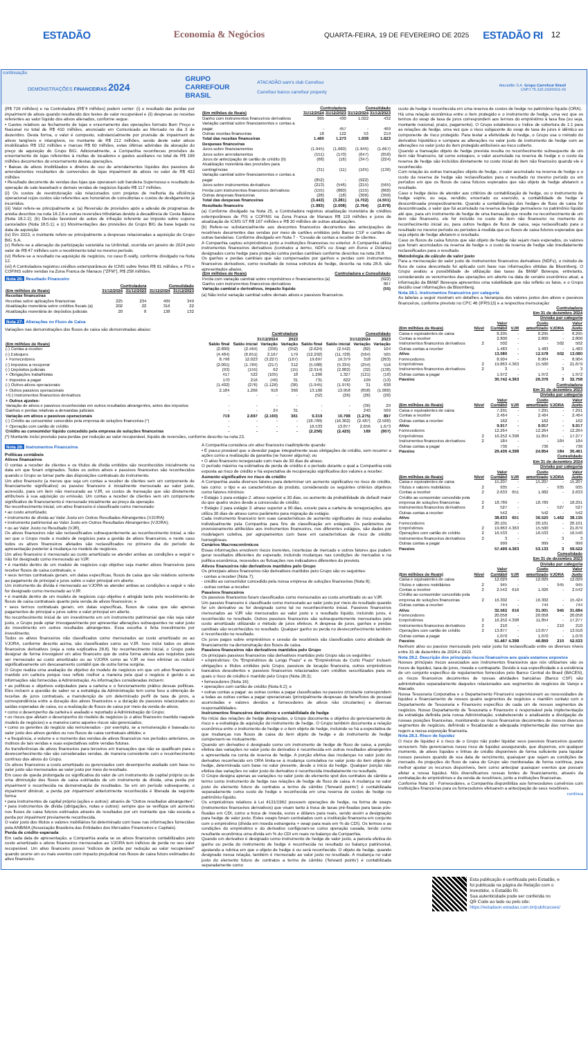ESTADÃO Economia & Negócios QUARTA-FEIRA, 19 DE FEVEREIRO DE 2025 ESTADÃO RI 12
continuação DEMONSTRAÇÕES FINANCEIRAS 2024 GRUPO
CARREFOUR
BRASIL ATACADÃO sam's club Carrefour
Carrefour banco carrefour property Atacadão S.A. Grupo Carrefour Brasil
CNPJ 75.315.333/0001-09
(R$ 726 milhões) e na Controladora (R$˜4 milhões) podem conter: (i) o resultado das perdas por impairment de ativos quando resultando dos testes de valor recuperável e (ii) despesas ou receitas referentes ao valor líquido dos ativos alienados, conforme segue:
• Gastos relativos ao fechamento de lojas e encerramento das operações formato Bom Preço e Nacional no total de R$ 410 milhões, anunciado em Comunicado ao Mercado no dia 3 de dezembro. Desta forma, o valor é composto, substancialmente por provisão de impairment de ativos tangíveis e intangíveis, no montante de R$ 212 milhões, sendo deste valor ativos imobilizados R$ 152 milhões e marcas R$ 60 milhões, estas últimas advindas da alocação do preço de aquisição do Grupo BIG. Adicionalmente, a Companhia reconheceu provisões de encerramento de lojas referentes à multas de locadores e gastos auxiliares no total de R$ 198 milhões decorrentes do encerramento destas operações.
• Baixas de ativos imobilizados e direitos de uso de arrendamentos líquidos dos passivos de arrendamentos resultantes de conversões de lojas impairment de ativos no valor de R$ 433 milhões
• Resultado decorrente de vendas das lojas que operavam sob bandeira Supernosso e resultado de operação de sale-leaseback e demais vendas de negócios líquido R$ 117 milhões.
(ii) Os custos de reestruturação são relacionados com projetos de melhoria da eficiência operacional cujos custos são referentes aos honorários de consultorias e custos de desligamento já incorridos.
(iii) Valor refere-se principalmente a: (a) Reversão de provisões após a adesão de programas de anistia descritos na nota 18.2.6 e outras reversões tributárias devido à decadência de Cesta Básica (Nota 18.2.2); (b) Decisão favorável de autos de infração referente ao imposto sobre cupons cancelados (Nota 18.5.1); e (c) Movimentações das provisões do Grupo BIG da base legado na data de aquisição
(iv) Em 2023, o montante refere-se principalmente a despesas relacionadas a aquisição do Grupo BIG S.A.
(v) Refere-se a alienação da participação societária na Unlimitail, ocorrida em janeiro de 2024 pelo valor de R$ 47 milhões com o recebimento total no mesmo período.
(vi) Refere-se a resultado na aquisição de negócios, no caso E-wally, conforme divulgado na Nota 12.
(vii) A Controladora registrou créditos extemporâneos de ICMS sobre fretes R$ 61 milhões, e PIS e COFINS sobre vendas na Zona Franca de Manaus (“ZFM”), R$ 258 milhões.
Nota 26: Resultado Financeiro
| | Controladora | | Consolidado | |
| --- | --- | --- | --- | --- |
| (Em milhões de Reais) | 31/12/2024 | 31/12/2023 | 31/12/2024 | 31/12/2023 |
| Receitas financeiras | | | | |
| Receitas sobre aplicações financeiras | 225 | 234 | 409 | 349 |
| Atualização monetária sobre créditos fiscais (a) | 202 | 22 | 316 | 22 |
| Atualização monetária de depósitos judiciais | 20 | 8 | 138 | 132 |
| | Controladora | | Consolidado | |
| --- | --- | --- | --- | --- |
| (Em milhões de Reais) | 31/12/2024 | 31/12/2023 | 31/12/2024 | 31/12/2023 |
| Ganho com instrumentos financeiros derivativos | 995 | 430 | 1.022 | 432 |
| Variação cambial sobre financiamentos e contas a pagar | - | 457 | - | 469 |
| Outras receitas financeiras | 18 | 122 | 53 | 219 |
| Total das receitas financeiras | 1.460 | 1.273 | 1.938 | 1.623 |
| Despesas financeiras | | | | |
| Juros sobre financiamentos | (1.945) | (1.660) | (1.945) | (1.667) |
| Juros sobre arrendamentos | (151) | (170) | (647) | (650) |
| Juros de antecipação de cartão de crédito (b) | (68) | (16) | (347) | (224) |
| Atualização monetária das provisões para contingências | (31) | (11) | (165) | (136) |
| Variação cambial sobre financiamentos e contas a pagar | (852) | - | (922) | - |
| Juros sobre instrumentos derivativos | (213) | (546) | (215) | (565) |
| Perda com instrumentos financeiros derivativos | (155) | (860) | (155) | (860) |
| Outras despesas financeiras | (28) | (18) | (306) | (399) |
| Total das despesas financeiras | (3.443) | (3.281) | (4.702) | (4.501) |
| Resultado financeiro | (1.983) | (2.008) | (2.764) | (2.878) |
(a) Conforme divulgado na Nota 25, a Controladora registrou atualização monetária de créditos extemporâneos de PIS e COFINS na Zona Franca de Manaus R$ 119 milhões e juros de atualização de ICMS ST R$ 167 milhões e R$ 30 milhões de outras atualizações.
(b) Refere-se substancialmente aos descontos financeiros decorrentes das antecipações de recebíveis decorrentes das vendas por meio de cartões emitidos pelo Banco CSF e cartões de outras bandeiras. Conforme divulgado em Nota 7 - “Cessão de contas a receber de clientes.
A Companhia captou empréstimos junto a instituições financeiras no exterior. A Companhia utiliza instrumentos financeiros derivativos (contratos a termo, NDFs ou Swap em Euros e Dólares) designados como hedge para proteção contra perdas cambiais conforme descritos na nota 28.8.
Os ganhos e perdas cambiais que são compensados por ganhos e perdas com instrumentos financeiros derivativos, como resultado de nossa estrutura de hedge, descrita na nota 28.8, são apresentados abaixo.
| (Em milhões de Reais) | Controladora e Consolidado |
| --- | --- |
| Perda com variação cambial sobre empréstimos e financiamentos (a) | (922) |
| Ganho com instrumentos financeiros derivativos | 867 |
| Variação cambial e derivativos, impacto líquido | (55) |
(a) Não inclui variação cambial sobre demais ativos e passivos financeiros.
Nota 27: Alterações no Fluxo de Caixa
Variações nas demonstrações dos fluxos de caixa são demonstradas abaixo:
| | Controladora | | | | Consolidado | | | |
| --- | --- | --- | --- | --- | --- | --- | --- | --- |
| | 31/12/2024 | | | 2023 | 31/12/2024 | | | 2023 |
| (Em milhões de Reais) | Saldo final | Saldo inicial | Variação | Variação | Saldo final | Saldo inicial | Variação | Variação |
| (-) Contas a receber | (2.800) | (2.464) | (336) | (352) | (2.624) | (2.542) | (82) | 104 |
| (-) Estoques | (4.484) | (6.651) | 2.167 | 179 | (12.292) | (11.728) | (564) | 565 |
| + Fornecedores | 8.796 | 12.023 | (3.227) | (167) | 19.697 | 19.379 | 318 | (263) |
| (-) Impostos a recuperar | (2.001) | (1.784) | (217) | 312 | (5.588) | (5.334) | (254) | 516 |
| (-) Depósitos judiciais | (93) | (155) | 62 | (15) | (2.914) | (2.882) | (32) | (138) |
| + Obrigações trabalhistas | 417 | 522 | (105) | 18 | 1.206 | 1.327 | (121) | (10) |
| + Impostos a pagar | 170 | 216 | (46) | 31 | 731 | 622 | 109 | (13) |
| (-) Outros ativos operacionais | (1.402) | (276) | (1.126) | (36) | (1.945) | (1.976) | 31 | 638 |
| + Outros passivos operacionais | 2.184 | 1.266 | 918 | 360 | 13.100 | 13.958 | (858) | (1.080) |
| +/(-) Instrumentos financeiros derivativos | - | - | - | - | (52) | (26) | (26) | (20) |
| + Outros ajustes: | | | | | | | | |
| Variação de ativos e passivos reconhecidas em outros resultados abrangentes, antes dos impostos | - | - | - | - | - | - | (36) | 29 |
| Ganhos e perdas relativas a demandas judiciais | - | - | 24 | 31 | - | - | 240 | 569 |
| Variação em ativos e passivos operacionais | 719 | 2.697 | (2.160) | 361 | 9.319 | 10.798 | (1.275) | 897 |
| (-) Crédito ao consumidor concedido pela empresa de soluções financeiras (*) | - | - | - | - | (18.789) | (16.302) | (2.487) | (2.580) |
| + Operação com cartão de crédito | - | - | - | - | 16.533 | 13.877 | 2.656 | 1.673 |
| Crédito ao consumidor líquido concedido pela empresa de soluções financeiras | - | - | - | - | (2.256) | (2.425) | 169 | (907) |
(*) Montante inclui provisão para perdas por redução ao valor recuperável, líquido de reversões, conforme descrito na nota 23.
Nota 28: Instrumentos Financeiros
Políticas contábeis
Ativos financeiros
O contas a receber de clientes e os títulos de dívida emitidos são reconhecidos inicialmente na data em que foram originados. Todos os outros ativos e passivos financeiros são reconhecidos quando o Grupo se tornar parte das disposições contratuais do instrumento.
Um ativo financeiro (a menos que seja um contas a receber de clientes sem um componente de financiamento significativo) ou passivo financeiro é inicialmente mensurado ao valor justo, acrescido, para um item não mensurado ao VJR, os custos de transação que são diretamente atribuíveis à sua aquisição ou emissão. Um contas a receber de clientes sem um componente significativo de financiamento é mensurado inicialmente ao preço da operação.
No reconhecimento inicial, um ativo financeiro é classificado como mensurado:
• ao custo amortizado;
• instrumento de dívida ao Valor Justo em Outros Resultados Abrangentes (VJORA)
• instrumento patrimonial ao Valor Justo em Outros Resultados Abrangentes (VJORA);
• ou ao Valor Justo no Resultado (VJR).
Os ativos financeiros não são reclassificados subsequentemente ao reconhecimento inicial, a não ser que o Grupo mude o modelo de negócios para a gestão de ativos financeiros, e neste caso todos os ativos financeiros afetados são reclassificados no primeiro dia do período de apresentação posterior à mudança no modelo de negócios.
Um ativo financeiro é mensurado ao custo amortizado se atender ambas as condições a seguir e não for designado como mensurado ao VJR:
• é mantido dentro de um modelo de negócios cujo objetivo seja manter ativos financeiros para receber fluxos de caixa contratuais; e
• seus termos contratuais geram, em datas específicas, fluxos de caixa que são relativos somente ao pagamento de principal e juros sobre o valor principal em aberto.
Um instrumento de dívida é mensurado ao VJORA se atender ambas as condições a seguir e não for designado como mensurado ao VJR:
• é mantido dentro de um modelo de negócios cujo objetivo é atingido tanto pelo recebimento de fluxos de caixa contratuais quanto pela venda de ativos financeiros; e
• seus termos contratuais geram, em datas específicas, fluxos de caixa que são apenas pagamentos de principal e juros sobre o valor principal em aberto.
No reconhecimento inicial de um investimento em um instrumento patrimonial que não seja valor justo, o Grupo pode optar irrevogavelmente por apresentar alterações subsequentes no valor justo do investimento em outros resultados abrangentes. Essa escolha é feita investimento por investimento.
Todos os ativos financeiros não classificados como mensurados ao custo amortizado ou ao VJORA, conforme descrito acima, são classificados como ao VJR. Isso inclui todos os ativos financeiros derivativos (veja a nota explicativa 28.8). No reconhecimento inicial, o Grupo pode designar de forma irrevogável um ativo financeiro que de outra forma atenda aos requisitos para ser mensurado ao custo amortizado ou ao VJORA como ao VJR se isso eliminar ou reduzir significativamente um descasamento contábil que de outra forma surgiria.
O Grupo realiza uma avaliação do objetivo do modelo de negócios em que um ativo financeiro é mantido em carteira porque isso reflete melhor a maneira pela qual o negócio é gerido e as informações são fornecidas à Administração. As informações consideradas incluem:
• as políticas e objetivos estipulados para a carteira e o funcionamento prático dessas políticas. Eles incluem a questão de saber se a estratégia da Administração tem como foco a obtenção de receitas de juros contratuais, a manutenção de um determinado perfil de taxa de juros, a correspondência entre a duração dos ativos financeiros e a duração de passivos relacionados ou saídas esperadas de caixa, ou a realização de fluxos de caixa por meio da venda de ativos;
• como o desempenho da carteira é avaliado e reportado à Administração do Grupo;
• os riscos que afetam o desempenho do modelo de negócios (e o ativo financeiro mantido naquele modelo de negócios) e a maneira como aqueles riscos são gerenciados;
• como os gerentes do negócio são remunerados - por exemplo, se a remuneração é baseada no valor justo dos ativos geridos ou nos fluxos de caixa contratuais obtidos; e
• a frequência, o volume e o momento das vendas de ativos financeiros nos períodos anteriores, os motivos de tais vendas e suas expectativas sobre vendas futuras.
As transferências de ativos financeiros para terceiros em transações que não se qualificam para o desreconhecimento não são consideradas vendas, de maneira consistente com o reconhecimento contínuo dos ativos do Grupo.
Os ativos financeiros a custo amortizado ou gerenciados com desempenho avaliado com base no valor justo são mensurados ao valor justo por meio do resultado.
Em caso de queda prolongada ou significativa do valor de um instrumento de capital próprio ou de uma diminuição dos fluxos de caixa estimados de um instrumento de dívida, uma perda por impairment é reconhecida na demonstração de resultados. Se em um período subsequente, o impairment diminuir, a perda por impairment anteriormente reconhecida é liberada da seguinte forma:
• para instrumentos de capital próprio (ações e outros): através de “Outros resultados abrangentes”;
• para instrumentos de dívida (obrigações, notas e outros): sempre que se verifique um aumento nos fluxos de caixa futuros estimados através de resultados por um montante que não exceda a perda por impairment previamente reconhecida.
O valor justo dos títulos e valores mobiliários foi determinado com base nas informações fornecidas pela ANBIMA (Associação Brasileira das Entidades dos Mercados Financeiros e Capitais).
Perda de crédito esperada
Em cada data de apresentação, a Companhia avalia se os ativos financeiros contabilizados pelo custo amortizado e ativos financeiros mensurados ao VJORA tem indícios de perda no seu valor recuperável. Um ativo financeiro possui “indícios de perda por redução ao valor recuperável” quando ocorre um ou mais eventos com impacto prejudicial nos fluxos de caixa futuro estimados do ativo financeiro.
A Companhia considera um ativo financeiro inadimplente quando:
• É pouco provável que o devedor pague integralmente suas obrigações de crédito, sem recorrer a ações como a realização da garantia (se houver alguma); ou
• O ativo financeiro renegociado com mais de 30 dias de atraso.
O período máximo na estimativa de perda de crédito é o período durante o qual a Companhia está exposta ao risco de crédito e há expectativa de recuperação significativa dos valores a receber.
Aumento significativo no risco de crédito
A Companhia avalia diversos fatores para determinar um aumento significativo no risco de crédito, tais como: o tipo e as características do produto, considerando os seguintes critérios objetivos como fatores mínimos:
• Estágio 1 para estágio 2: atraso superior a 30 dias, ou aumento da probabilidade de default maior do que quatro vezes desde a concessão de crédito;
• Estágio 2 para estágio 3: atraso superior a 90 dias, exceto para a carteira de renegociações, que utiliza 30 dias de atraso como parâmetro para migração de estágio.
Cada instrumento financeiro tem suas características de aumento significativo de risco avaliadas individualmente pela Companhia para fins de classificação em estágios. Os parâmetros de provisionamento atribuídos aos instrumentos financeiros, nos diferentes estágios, são dados por modelagem coletiva, por agrupamentos com base em características de risco de crédito homogêneas.
Cenários Macroeconômicos
Essas informações envolvem riscos inerentes, incertezas de mercado e outros fatores que podem gerar resultados diferentes do esperado, incluindo mudanças nas condições de mercados e na política econômica, recessões ou flutuações nos indicadores diferentes do previsto.
Ativos financeiros não derivativos mantidos pelo Grupo
Os principais ativos financeiros não derivativos mantidos pelo Grupo são os seguintes:
- contas a receber (Nota 7);
- crédito ao consumidor concedido pela nossa empresa de soluções financeiras (Nota 8);
- outras contas a receber.
Passivos financeiros
Os passivos financeiros foram classificados como mensurados ao custo amortizado ou ao VJR.
Um passivo financeiro é classificado como mensurado ao valor justo por meio do resultado quando for um derivativo ou for designado como tal no reconhecimento inicial. Passivos financeiros mensurados ao VJR são mensurados ao valor justo e o resultado líquido, incluindo juros, é reconhecido no resultado. Outros passivos financeiros são subsequentemente mensurados pelo custo amortizado utilizando o método de juros efetivos. A despesa de juros, ganhos e perdas cambiais são reconhecidos no resultado. Qualquer ganho ou perda no desreconhecimento também é reconhecido no resultado.
Os juros pagos sobre empréstimos e cessão de recebíveis são classificados como atividade de financiamento na demonstração dos fluxos de caixa.
Passivos financeiros não derivativos mantidos pelo Grupo
Os principais passivos financeiros não derivativos mantidos pelo Grupo são os seguintes:
• empréstimos: Os “Empréstimos de Longo Prazo” e os “Empréstimos de Curto Prazo” incluem obrigações e títulos emitidos pelo Grupo, passivos de locação financeira, outros empréstimos bancários descobertos e passivos financeiros relacionados com créditos securitizados para os quais o risco de crédito é mantido pelo Grupo (Nota 28.3);
• fornecedores (Nota 16);
• operações com cartão de crédito (Nota 8.2); e
• outras contas a pagar: as outras contas a pagar classificadas no passivo circulante correspondem a todas as outras contas a pagar operacionais (principalmente despesas de benefícios de pessoal acumuladas e valores devidos a fornecedores de ativos não circulantes) e diversas responsabilidades.
Instrumentos financeiros derivativos e contabilidade de hedge
No início das relações de hedge designadas, o Grupo documenta o objetivo do gerenciamento de risco e a estratégia de aquisição do instrumento de hedge. O Grupo também documenta a relação econômica entre o instrumento de hedge e o item objeto de hedge, incluindo se há a expectativa de que mudanças nos fluxos de caixa do item objeto de hedge e do instrumento de hedge compensem-se mutuamente.
Quando um derivativo é designado como um instrumento de hedge de fluxo de caixa, a porção efetiva das variações no valor justo do derivativo é reconhecida em outros resultados abrangentes e apresentada na conta de reserva de hedge. A porção efetiva das mudanças no valor justo do derivativo reconhecido em ORA limita-se à mudança cumulativa no valor justo do item objeto de hedge, determinada com base no valor presente, desde o início do hedge. Qualquer porção não efetiva das variações no valor justo do derivativo é reconhecida imediatamente no resultado.
O Grupo designa apenas as variações no valor justo do elemento spot dos contratos de câmbio a termo como instrumento de hedge nas relações de hedge de fluxo de caixa. A mudança no valor justo do elemento futuro de contratos a termo de câmbio (‘forward points’) é contabilizada separadamente como custo de hedge e reconhecida em uma reserva de custos de hedge no patrimônio líquido.
Os empréstimos relativos à Lei 4131/1962 possuem operações de hedge, na forma de swaps (instrumentos financeiros derivativos) que visam tanto à troca de taxas pré-fixadas para taxas pós-fixadas em CDI, como a troca de moeda, euros e dólares para reais, sendo assim a designação para hedge de valor justo. Estes swaps foram contratados com a instituição financeira em conjunto com o empréstimo (dívida em moeda estrangeira + swap para reais em % do CDI). Os termos e as condições do empréstimo e do derivativo configuram-se como operação casada, tendo como resultante econômica uma dívida em % do CDI em reais no balanço da Companhia.
Quando um derivativo é designado como instrumento de hedge de valor justo, a parcela efetiva do ganho ou perda do instrumento de hedge é reconhecida no resultado ou balanço patrimonial, ajustando a rubrica em que o objeto de hedge é ou será reconhecido. O objeto de hedge, quando designado nessa relação, também é mensurado ao valor justo no resultado. A mudança no valor justo do elemento futuro de contratos a termo de câmbio (‘forward points’) é contabilizada separadamente como
custo de hedge é reconhecida em uma reserva de custos de hedge no patrimônio líquido (ORA).
Há uma relação econômica entre o item protegido e o instrumento de hedge, uma vez que os termos do swap de taxa de juros correspondem aos termos do empréstimo à taxa fixa (ou seja, montante nocional, prazo, pagamento). O Grupo estabeleceu o índice de cobertura de 1:1 para as relações de hedge, uma vez que o risco subjacente do swap de taxa de juros é idêntico ao componente de risco protegido. Para testar a efetividade do hedge, o Grupo usa o método do derivativo hipotético e compara as alterações no valor justo do instrumento de hedge com as alterações no valor justo do item protegido atribuíveis ao risco coberto.
Quando a transação objeto de hedge prevista resulta no reconhecimento subsequente de um item não financeiro, tal como estoques, o valor acumulado na reserva de hedge e o custo da reserva de hedge são incluídos diretamente no custo inicial do item não financeiro quando ele é reconhecido.
Com relação às outras transações objeto de hedge, o valor acumulado na reserva de hedge e o custo da reserva de hedge são reclassificados para o resultado no mesmo período ou em períodos em que os fluxos de caixa futuros esperados que são objeto de hedge afetarem o resultado.
Caso o hedge deixe de atender aos critérios de contabilização de hedge, ou o instrumento de hedge expire, ou seja, vendido, encerrado ou exercido, a contabilidade de hedge é descontinuada prospectivamente. Quando a contabilização dos hedges de fluxo de caixa for descontinuada, o valor que foi acumulado na reserva de hedge permanece no patrimônio líquido até que, para um instrumento de hedge de uma transação que resulte no reconhecimento de um item não financeiro, ele for incluído no custo do item não financeiro no momento do reconhecimento inicial ou, para outros hedges de fluxo de caixa, seja reclassificado para o resultado no mesmo período ou períodos à medida que os fluxos de caixa futuros esperados que seja objeto de hedge afetarem o resultado.
Caso os fluxos de caixa futuros que são objeto de hedge não sejam mais esperados, os valores que foram acumulados na reserva de hedge e o custo da reserva de hedge são imediatamente reclassificados para o resultado.
Metodologia de cálculo de valor justo
Para a mensuração do valor justo de instrumentos financeiros derivativos (NDFs), o método de fluxo de caixa descontado foi aplicado com base nas informações obtidas da Bloomberg. O Grupo avaliou a possibilidade de utilização das taxas da BM&F Bovespa; entretanto, considerando os vencimentos das operações em aberto na data do cenário econômico atual, a informação da BM&F Bovespa apresentou uma volatilidade que não refletiu os fatos, e o Grupo decidiu usar informações da Bloomberg.
Nota 28.1. Instrumentos financeiros por categoria
As tabelas a seguir mostram em detalhes a hierarquia dos valores justos dos ativos e passivos financeiros, conforme previsto no CPC 46 (IFRS13) e a respectiva mensuração:
| | | Controladora | | | | |
| --- | --- | --- | --- | --- | --- | --- |
| | | Em 31 de dezembro 2024 | | | | |
| | | Divisão por categoria | | | | |
| (Em milhões de Reais) | Nível | Valor Contábil | VJR | Custo amortizado | VJORA | Valor Justo |
| Caixa e equivalentes de caixa | | 8.295 | - | 8.295 | - | 8.295 |
| Contas a receber | | 2.800 | - | 2.800 | - | 2.800 |
| Instrumentos financeiros derivativos | 2 | 502 | - | - | 502 | 502 |
| Outras contas a receber | | 1.483 | - | 1.483 | - | 1.483 |
| Ativo | | 13.080 | - | 12.578 | 502 | 13.080 |
| Fornecedores | | 8.904 | - | 8.904 | - | 8.904 |
| Empréstimos | 2 | 19.863 | 4.363 | 15.500 | - | 21.879 |
| Instrumentos financeiros derivativos | 2 | 3 | - | - | 3 | 3 |
| Outras contas a pagar | | 1.972 | - | 1.972 | - | 1.972 |
| Passivo | | 30.742 | 4.363 | 26.376 | 3 | 32.758 |
| | | Controladora | | | | |
| | | Em 31 de dezembro 2023 | | | | |
| | | Divisão por categoria | | | | |
| (Em milhões de Reais) | Nível | Valor Contábil | VJR | Custo amortizado | VJORA | Valor Justo |
| Caixa e equivalentes de caixa | | 7.291 | - | 7.291 | - | 7.291 |
| Contas a receber | | 2.464 | - | 2.464 | - | 2.464 |
| Outras contas a receber | | 162 | - | 162 | - | 162 |
| Ativo | | 9.917 | - | 9.917 | - | 9.917 |
| Fornecedores | | 12.264 | - | 12.264 | - | 12.264 |
| Empréstimos | 2 | 16.252 | 4.398 | 11.854 | - | 17.277 |
| Instrumentos financeiros derivativos | 2 | 184 | - | - | 184 | 184 |
| Outras contas a pagar | | 736 | - | 736 | - | 736 |
| Passivo | | 29.436 | 4.398 | 24.854 | 184 | 30.461 |
| | | Consolidado | | | | |
| | | Em 31 de dezembro 2024 | | | | |
| | | Divisão por categoria | | | | |
| (Em milhões de Reais) | Nível | Valor Contábil | VJR | Custo amortizado | VJORA | Valor Justo |
| Caixa e equivalentes de caixa | | 15.207 | - | 15.207 | - | 15.207 |
| Títulos e valores mobiliários | 2 | 935 | - | - | 935 | 935 |
| Contas a receber | 2 | 2.633 | 651 | 1.982 | - | 2.633 |
| Crédito ao consumidor concedido pela empresa de soluções financeiras | 2 | 18.789 | - | 18.789 | - | 18.291 |
| Instrumentos financeiros derivativos | 2 | 527 | - | - | 527 | 527 |
| Outras contas a receber | | 542 | - | 542 | - | 542 |
| Ativo | | 38.633 | 651 | 36.520 | 1.462 | 38.135 |
| Fornecedores | | 20.101 | - | 20.101 | - | 20.101 |
| Empréstimos | 2 | 19.863 | 4.363 | 15.500 | - | 21.879 |
| Operações com cartão de crédito | 2 | 16.533 | - | 16.533 | - | 16.540 |
| Instrumentos financeiros derivativos | 2 | 3 | - | - | 3 | 3 |
| Outras contas a pagar | | 999 | - | 999 | - | 999 |
| Passivo | | 57.499 | 4.363 | 53.133 | 3 | 59.522 |
| | | Consolidado | | | | |
| | | Em 31 de dezembro 2023 | | | | |
| | | Divisão por categoria | | | | |
| (Em milhões de Reais) | Nível | Valor Contábil | VJR | Custo amortizado | VJORA | Valor Justo |
| Caixa e equivalentes de caixa | | 12.029 | - | 12.029 | - | 12.029 |
| Títulos e valores mobiliários | 2 | 945 | - | - | 945 | 945 |
| Contas a receber | 2 | 2.542 | 616 | 1.926 | - | 2.542 |
| Crédito ao consumidor concedido pela empresa de soluções financeiras | 2 | 16.302 | - | 16.302 | - | 15.424 |
| Outras contas a receber | | 744 | - | 744 | - | 744 |
| Ativo | | 32.562 | 616 | 31.001 | 945 | 31.684 |
| Fornecedores | | 20.058 | - | 20.058 | - | 20.058 |
| Empréstimos | 2 | 16.252 | 4.398 | 11.854 | - | 17.277 |
| Instrumentos financeiros derivativos | 2 | 210 | - | - | 210 | 210 |
| Operações com cartão de crédito | 2 | 13.877 | - | 13.877 | - | 13.918 |
| Outras contas a pagar | | 1.070 | - | 1.070 | - | 1.070 |
| Passivo | | 51.467 | 4.398 | 46.859 | 210 | 52.533 |
Nenhum ativo ou passivo mensurado pelo valor justo foi reclassificado entre os diversos níveis entre 31 de dezembro de 2024 e 2023.
Nota 28.2. Descrição dos principais riscos financeiros aos quais estamos expostos
Nossos principais riscos associados aos instrumentos financeiros que nós utilizamos são os riscos de liquidez, taxa de juros, moeda e contraparte. Devido à sua especificidade e à existência de um conjunto específico de regulamentos fornecidos pelo Banco Central do Brasil (BACEN), os riscos financeiros decorrentes de nossas atividades bancárias (Banco CSF) são administrados separadamente daqueles relacionados aos segmentos de negócios de Varejo e Atacado.
Nossa Tesouraria Corporativa e o Departamento Financeiro supervisionam as necessidades de liquidez e financiamento de nossos quatro segmentos de negócios e mantêm contato com o Departamento de Tesouraria e Financeiro específico de cada um de nossos segmentos de negócios. Nosso Departamento de Tesouraria e Financeiro é responsável pela implementação da estratégia definida pela nossa Administração, estabelecendo e analisando a divulgação de nossas posições financeiras, monitorando os riscos financeiros decorrentes de nossos diversos segmentos de negócios, definindo e fiscalizando a adequada implementação das normas que regem a nossa exposição financeira.
Nota 28.3. Risco de liquidez
O risco de liquidez é o risco de o Grupo não poder liquidar seus passivos financeiros quando vencerem. Nós gerenciamos nosso risco de liquidez assegurando, que dispomos, em qualquer momento, de ativos líquidos e linhas de crédito disponíveis de forma suficiente para liquidar nossos passivos quando de sua data de vencimento, quaisquer que sejam as condições de mercado. As projeções do fluxo de caixa do Grupo são monitoradas de forma contínua, para melhor ajustar os recursos disponíveis, bem como antecipar quaisquer eventos que possam afetar a nossa liquidez. Nós diversificamos nossas fontes de financiamento, através da contratação de empréstimos e da venda de recebíveis, junto a instituições financeiras.
Conforme Nota 16 - Fornecedores, a Companhia disponibiliza aos fornecedores convênios com instituições financeiras para os fornecedores efetuarem a antecipação de seus recebíveis.
continua
Esta publicação é certificada pelo Estadão, e
foi publicada na página de Relação com o
Investidor, o Estadão RI.
Sua autenticidade pode ser conferida no
QR Code ao lado ou pelo site:
https://estadaori.estadao.com.br/publicacoes/